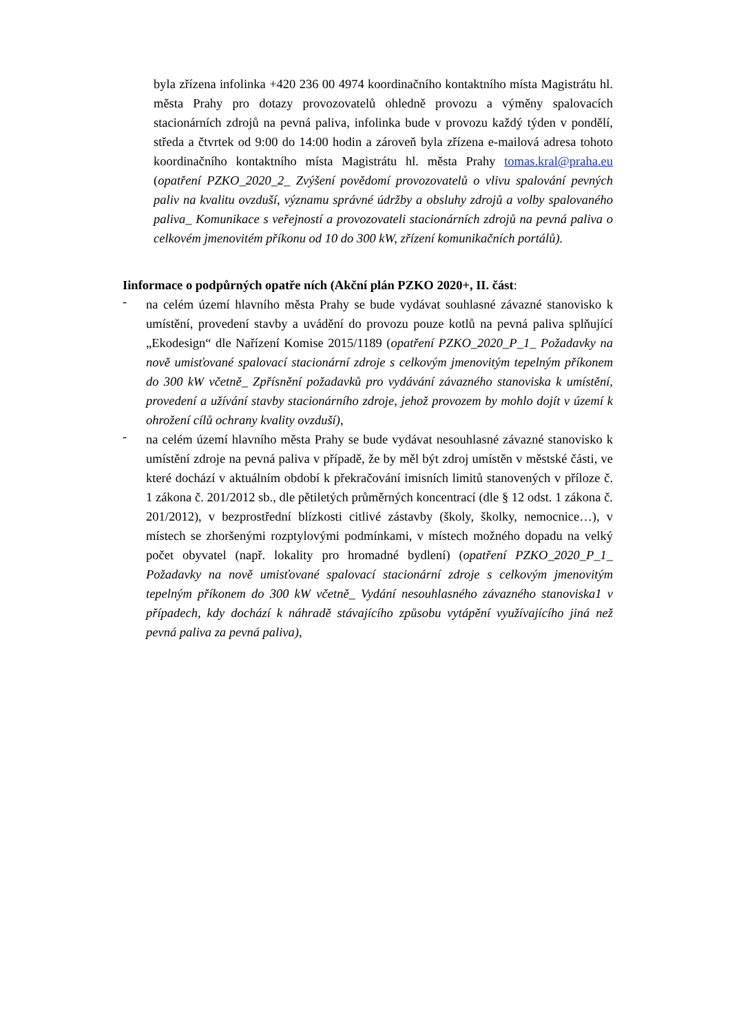byla zřízena infolinka +420 236 00 4974 koordinačního kontaktního místa Magistrátu hl. města Prahy pro dotazy provozovatelů ohledně provozu a výměny spalovacích stacionárních zdrojů na pevná paliva, infolinka bude v provozu každý týden v pondělí, středa a čtvrtek od 9:00 do 14:00 hodin a zároveň byla zřízena e-mailová adresa tohoto koordinačního kontaktního místa Magistrátu hl. města Prahy tomas.kral@praha.eu (opatření PZKO_2020_2_ Zvýšení povědomí provozovatelů o vlivu spalování pevných paliv na kvalitu ovzduší, významu správné údržby a obsluhy zdrojů a volby spalovaného paliva_ Komunikace s veřejností a provozovateli stacionárních zdrojů na pevná paliva o celkovém jmenovitém příkonu od 10 do 300 kW, zřízení komunikačních portálů).
Iinformace o podpůrných opatře ních (Akční plán PZKO 2020+, II. část:
-
na celém území hlavního města Prahy se bude vydávat souhlasné závazné stanovisko k umístění, provedení stavby a uvádění do provozu pouze kotlů na pevná paliva splňující „Ekodesign“ dle Nařízení Komise 2015/1189 (opatření PZKO_2020_P_1_ Požadavky na nově umisťované spalovací stacionární zdroje s celkovým jmenovitým tepelným příkonem do 300 kW včetně_ Zpřísnění požadavků pro vydávání závazného stanoviska k umístění, provedení a užívání stavby stacionárního zdroje, jehož provozem by mohlo dojít v území k ohrožení cílů ochrany kvality ovzduší),
-
na celém území hlavního města Prahy se bude vydávat nesouhlasné závazné stanovisko k umístění zdroje na pevná paliva v případě, že by měl být zdroj umístěn v městské části, ve které dochází v aktuálním období k překračování imisních limitů stanovených v příloze č. 1 zákona č. 201/2012 sb., dle pětiletých průměrných koncentrací (dle § 12 odst. 1 zákona č. 201/2012), v bezprostřední blízkosti citlivé zástavby (školy, školky, nemocnice…), v místech se zhoršenými rozptylovými podmínkami, v místech možného dopadu na velký počet obyvatel (např. lokality pro hromadné bydlení) (opatření PZKO_2020_P_1_ Požadavky na nově umisťované spalovací stacionární zdroje s celkovým jmenovitým tepelným příkonem do 300 kW včetně_ Vydání nesouhlasného závazného stanoviska1 v případech, kdy dochází k náhradě stávajícího způsobu vytápění využívajícího jiná než pevná paliva za pevná paliva),